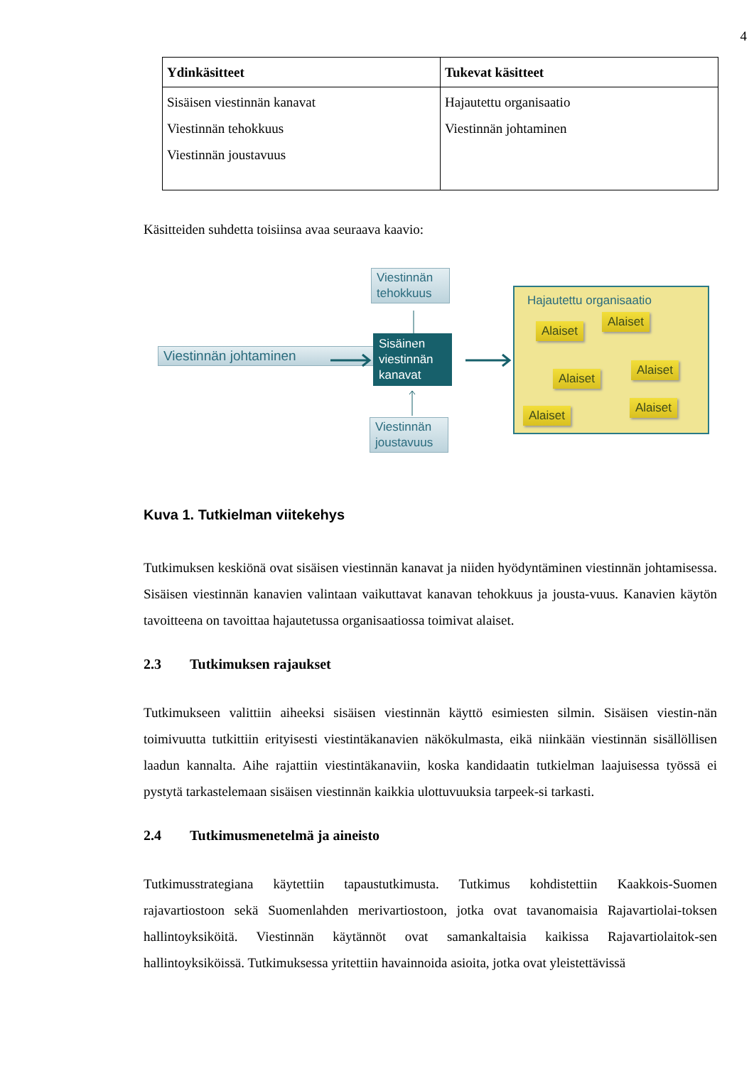4
| Ydinkäsitteet | Tukevat käsitteet |
| --- | --- |
| Sisäisen viestinnän kanavat Viestinnän tehokkuus Viestinnän joustavuus | Hajautettu organisaatio Viestinnän johtaminen |
Käsitteiden suhdetta toisiinsa avaa seuraava kaavio:
Viestinnän tehokkuus
Viestinnän johtaminen
Sisäinen viestinnän kanavat
Viestinnän joustavuus
Hajautettu organisaatio
Alaiset
Alaiset
Alaiset
Alaiset
Alaiset
Alaiset
Kuva 1. Tutkielman viitekehys
Tutkimuksen keskiönä ovat sisäisen viestinnän kanavat ja niiden hyödyntäminen viestinnän johtamisessa. Sisäisen viestinnän kanavien valintaan vaikuttavat kanavan tehokkuus ja jousta-vuus. Kanavien käytön tavoitteena on tavoittaa hajautetussa organisaatiossa toimivat alaiset.
2.3 Tutkimuksen rajaukset
Tutkimukseen valittiin aiheeksi sisäisen viestinnän käyttö esimiesten silmin. Sisäisen viestin-nän toimivuutta tutkittiin erityisesti viestintäkanavien näkökulmasta, eikä niinkään viestinnän sisällöllisen laadun kannalta. Aihe rajattiin viestintäkanaviin, koska kandidaatin tutkielman laajuisessa työssä ei pystytä tarkastelemaan sisäisen viestinnän kaikkia ulottuvuuksia tarpeek-si tarkasti.
2.4 Tutkimusmenetelmä ja aineisto
Tutkimusstrategiana käytettiin tapaustutkimusta. Tutkimus kohdistettiin Kaakkois-Suomen rajavartiostoon sekä Suomenlahden merivartiostoon, jotka ovat tavanomaisia Rajavartiolai-toksen hallintoyksiköitä. Viestinnän käytännöt ovat samankaltaisia kaikissa Rajavartiolaitok-sen hallintoyksiköissä. Tutkimuksessa yritettiin havainnoida asioita, jotka ovat yleistettävissä